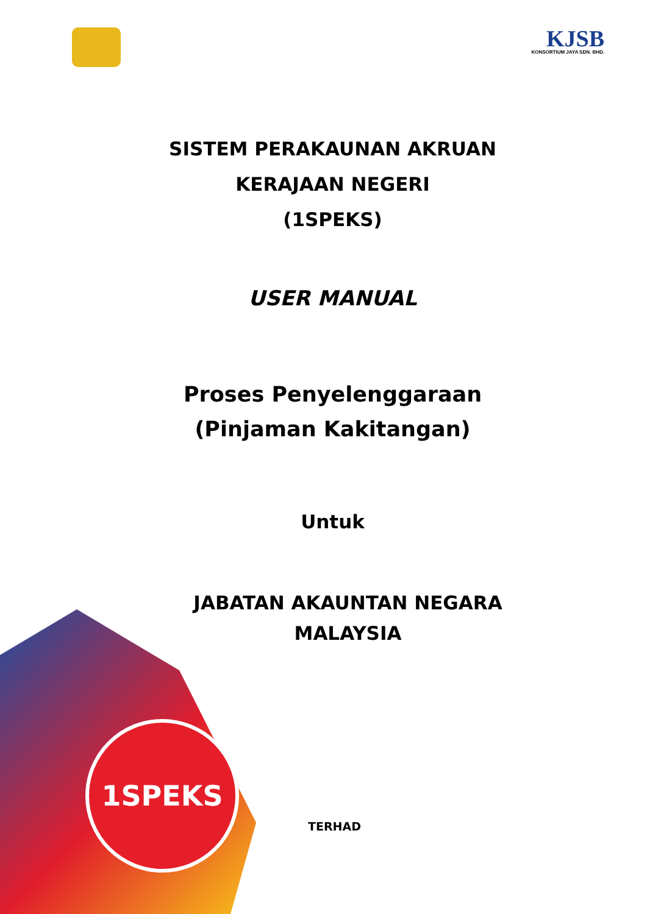KJSB
KONSORTIUM JAYA SDN. BHD.
SISTEM PERAKAUNAN AKRUAN
KERAJAAN NEGERI
(1SPEKS)
USER MANUAL
Proses Penyelenggaraan
(Pinjaman Kakitangan)
Untuk
JABATAN AKAUNTAN NEGARA
MALAYSIA
1SPEKS
TERHAD